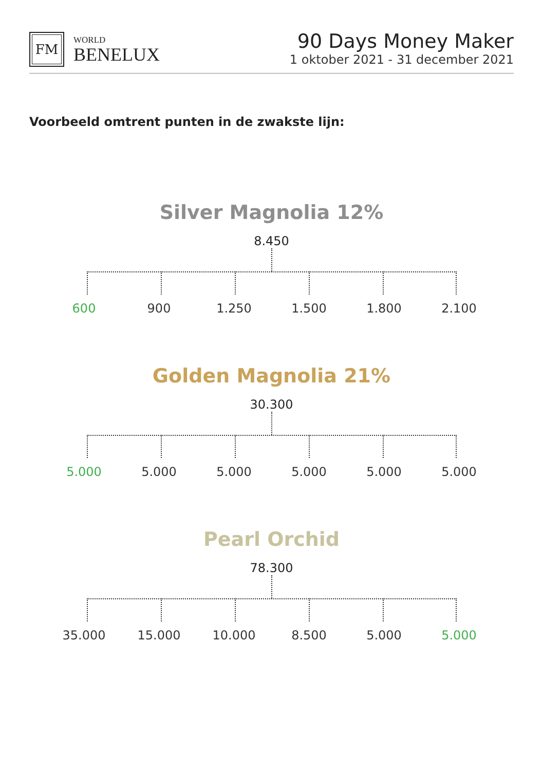FM
WORLD
BENELUX
90 Days Money Maker
1 oktober 2021 - 31 december 2021
Voorbeeld omtrent punten in de zwakste lijn:
Silver Magnolia 12%
8.450
600 900 1.250 1.500 1.800 2.100
Golden Magnolia 21%
30.300
5.000 5.000 5.000 5.000 5.000 5.000
Pearl Orchid
78.300
35.000 15.000 10.000 8.500 5.000 5.000